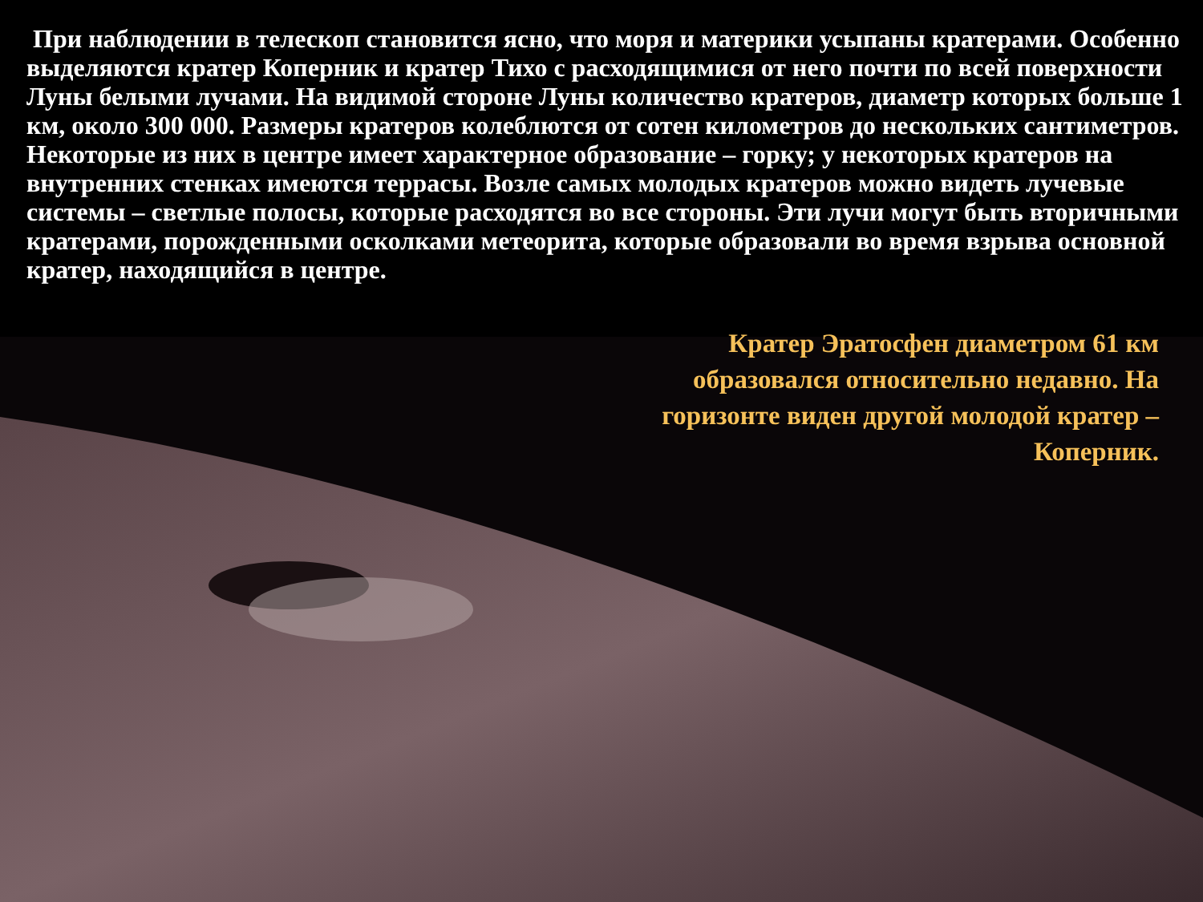При наблюдении в телескоп становится ясно, что моря и материки усыпаны кратерами. Особенно выделяются кратер Коперник и кратер Тихо с расходящимися от него почти по всей поверхности Луны белыми лучами. На видимой стороне Луны количество кратеров, диаметр которых больше 1 км, около 300 000. Размеры кратеров колеблются от сотен километров до нескольких сантиметров. Некоторые из них в центре имеет характерное образование – горку; у некоторых кратеров на внутренних стенках имеются террасы. Возле самых молодых кратеров можно видеть лучевые системы – светлые полосы, которые расходятся во все стороны. Эти лучи могут быть вторичными кратерами, порожденными осколками метеорита, которые образовали во время взрыва основной кратер, находящийся в центре.
Кратер Эратосфен диаметром 61 км образовался относительно недавно. На горизонте виден другой молодой кратер – Коперник.